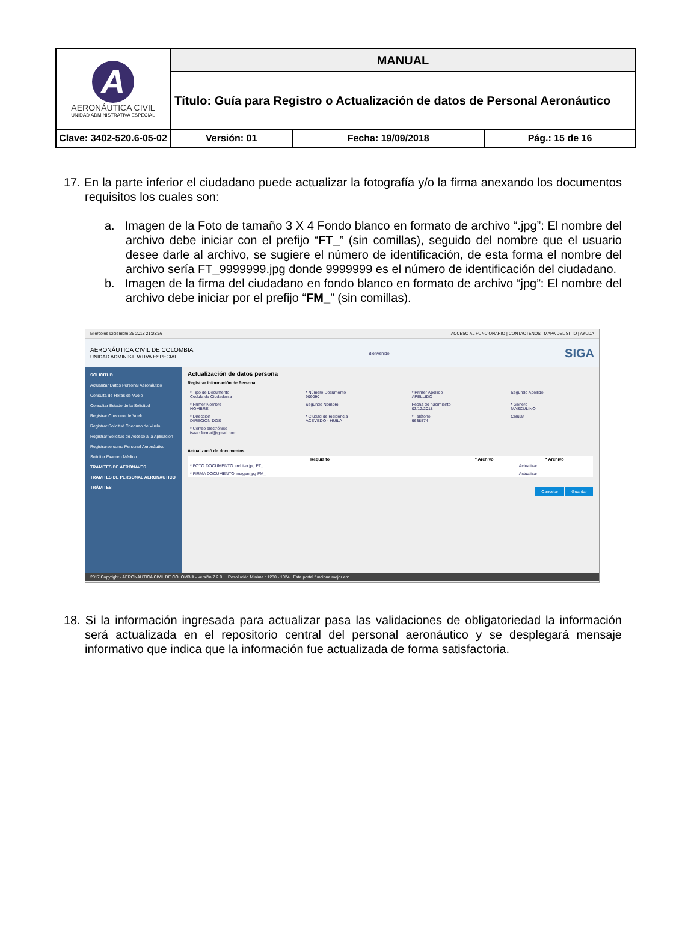| A AERONÁUTICA CIVIL UNIDAD ADMINISTRATIVA ESPECIAL | MANUAL | | |
| | Título: Guía para Registro o Actualización de datos de Personal Aeronáutico | | |
| Clave: 3402-520.6-05-02 | Versión: 01 | Fecha: 19/09/2018 | Pág.: 15 de 16 |
17. En la parte inferior el ciudadano puede actualizar la fotografía y/o la firma anexando los documentos requisitos los cuales son:
a. Imagen de la Foto de tamaño 3 X 4 Fondo blanco en formato de archivo “.jpg”: El nombre del archivo debe iniciar con el prefijo “FT_” (sin comillas), seguido del nombre que el usuario desee darle al archivo, se sugiere el número de identificación, de esta forma el nombre del archivo sería FT_9999999.jpg donde 9999999 es el número de identificación del ciudadano.
b. Imagen de la firma del ciudadano en fondo blanco en formato de archivo “jpg”: El nombre del archivo debe iniciar por el prefijo “FM_” (sin comillas).
Miercoles Diciembre 26 2018 21:03:56 ACCESO AL FUNCIONARIO | CONTACTENOS | MAPA DEL SITIO | AYUDA
AERONÁUTICA CIVIL DE COLOMBIA
UNIDAD ADMINISTRATIVA ESPECIAL Bienvenido SIGA
SOLICITUD
Actualizar Datos Personal Aeronáutico
Consulta de Horas de Vuelo
Consultar Estado de la Solicitud
Registrar Chequeo de Vuelo
Registrar Solicitud Chequeo de Vuelo
Registrar Solicitud de Acceso a la Aplicacion
Registrarse como Personal Aeronáutico
Solicitar Examen Médico
TRAMITES DE AERONAVES
TRAMITES DE PERSONAL AERONAUTICO
TRÁMITES
Actualización de datos persona
Registrar Información de Persona
| * Tipo de Documento Cedula de Ciudadania | * Número Documento 909090 | * Primer Apellido APELLIDO | Segundo Apellido |
| * Primer Nombre NOMBRE | Segundo Nombre | Fecha de nacimiento 03/12/2018 | * Genero MASCULINO |
| * Dirección DIRECION DOS | * Ciudad de residencia ACEVEDO - HUILA | * Teléfono 9638574 | Celular |
| * Correo electrónico isaac.fermat@gmail.com | | | |
Actualizació de documentos
| Requisito | * Archivo | * Archivo |
| --- | --- | --- |
| * FOTO DOCUMENTO archivo jpg FT_ | | Actualizar |
| * FIRMA DOCUMENTO imagen jpg FM_ | | Actualizar |
Cancelar Guardar
2017 Copyright - AERONÁUTICA CIVIL DE COLOMBIA - versión 7.2.0 Resolución Mínima : 1280 - 1024 Este portal funciona mejor en:
18. Si la información ingresada para actualizar pasa las validaciones de obligatoriedad la información será actualizada en el repositorio central del personal aeronáutico y se desplegará mensaje informativo que indica que la información fue actualizada de forma satisfactoria.